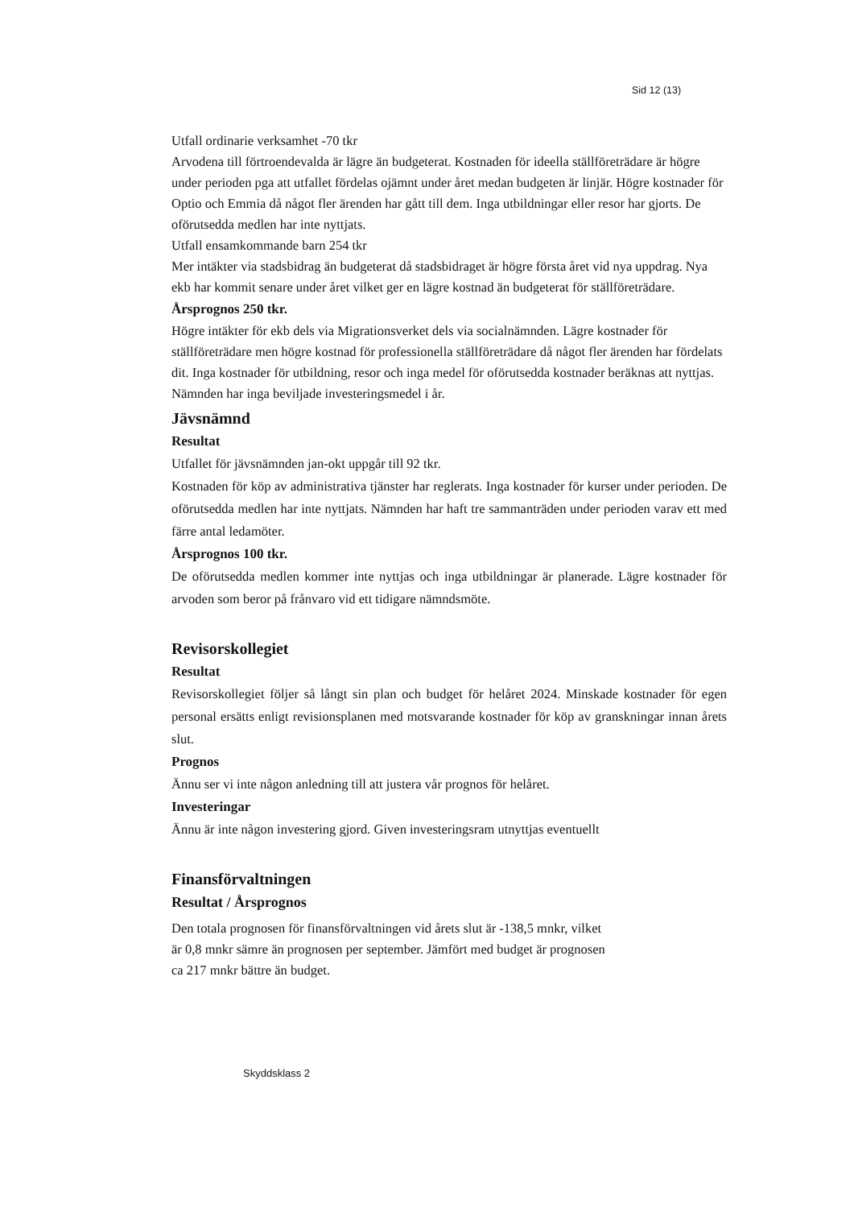Sid 12 (13)
Utfall ordinarie verksamhet -70 tkr
Arvodena till förtroendevalda är lägre än budgeterat. Kostnaden för ideella ställföreträdare är högre under perioden pga att utfallet fördelas ojämnt under året medan budgeten är linjär. Högre kostnader för Optio och Emmia då något fler ärenden har gått till dem. Inga utbildningar eller resor har gjorts. De oförutsedda medlen har inte nyttjats.
Utfall ensamkommande barn 254 tkr
Mer intäkter via stadsbidrag än budgeterat då stadsbidraget är högre första året vid nya uppdrag. Nya ekb har kommit senare under året vilket ger en lägre kostnad än budgeterat för ställföreträdare.
Årsprognos 250 tkr.
Högre intäkter för ekb dels via Migrationsverket dels via socialnämnden. Lägre kostnader för ställföreträdare men högre kostnad för professionella ställföreträdare då något fler ärenden har fördelats dit. Inga kostnader för utbildning, resor och inga medel för oförutsedda kostnader beräknas att nyttjas.
Nämnden har inga beviljade investeringsmedel i år.
Jävsnämnd
Resultat
Utfallet för jävsnämnden jan-okt uppgår till 92 tkr.
Kostnaden för köp av administrativa tjänster har reglerats. Inga kostnader för kurser under perioden. De oförutsedda medlen har inte nyttjats. Nämnden har haft tre sammanträden under perioden varav ett med färre antal ledamöter.
Årsprognos 100 tkr.
De oförutsedda medlen kommer inte nyttjas och inga utbildningar är planerade. Lägre kostnader för arvoden som beror på frånvaro vid ett tidigare nämndsmöte.
Revisorskollegiet
Resultat
Revisorskollegiet följer så långt sin plan och budget för helåret 2024. Minskade kostnader för egen personal ersätts enligt revisionsplanen med motsvarande kostnader för köp av granskningar innan årets slut.
Prognos
Ännu ser vi inte någon anledning till att justera vår prognos för helåret.
Investeringar
Ännu är inte någon investering gjord. Given investeringsram utnyttjas eventuellt
Finansförvaltningen
Resultat / Årsprognos
Den totala prognosen för finansförvaltningen vid årets slut är -138,5 mnkr, vilket
är 0,8 mnkr sämre än prognosen per september. Jämfört med budget är prognosen
ca 217 mnkr bättre än budget.
Skyddsklass 2